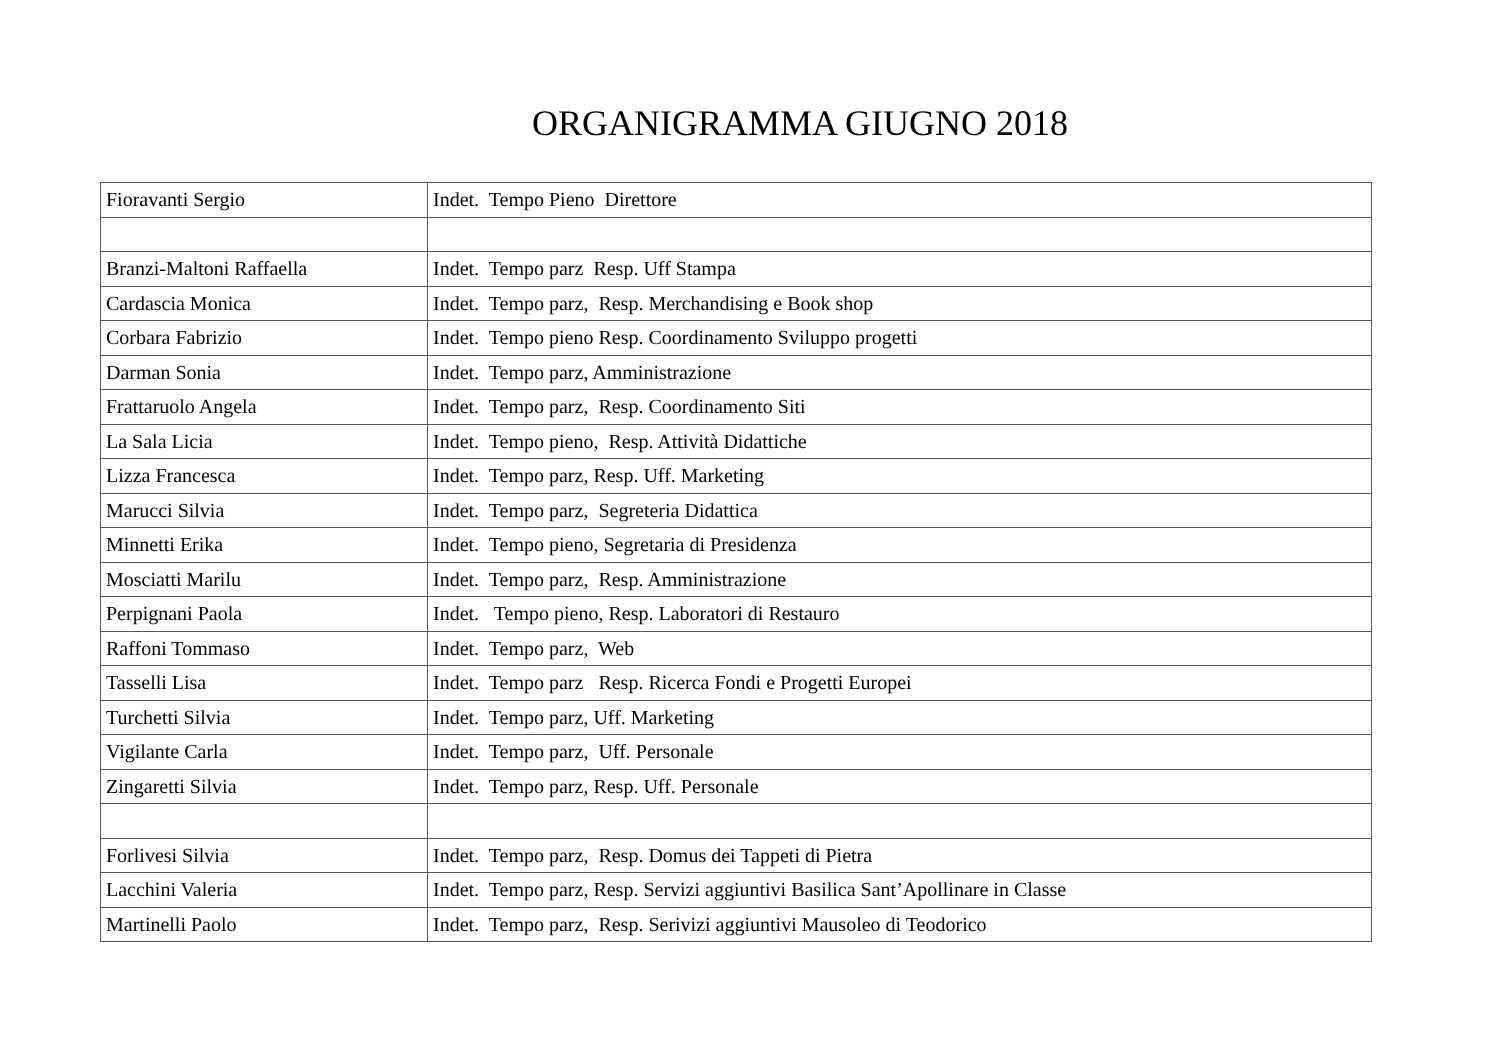ORGANIGRAMMA GIUGNO 2018
| Fioravanti Sergio | Indet. Tempo Pieno Direttore |
| Branzi-Maltoni Raffaella | Indet. Tempo parz Resp. Uff Stampa |
| Cardascia Monica | Indet. Tempo parz, Resp. Merchandising e Book shop |
| Corbara Fabrizio | Indet. Tempo pieno Resp. Coordinamento Sviluppo progetti |
| Darman Sonia | Indet. Tempo parz, Amministrazione |
| Frattaruolo Angela | Indet. Tempo parz, Resp. Coordinamento Siti |
| La Sala Licia | Indet. Tempo pieno, Resp. Attività Didattiche |
| Lizza Francesca | Indet. Tempo parz, Resp. Uff. Marketing |
| Marucci Silvia | Indet. Tempo parz, Segreteria Didattica |
| Minnetti Erika | Indet. Tempo pieno, Segretaria di Presidenza |
| Mosciatti Marilu | Indet. Tempo parz, Resp. Amministrazione |
| Perpignani Paola | Indet. Tempo pieno, Resp. Laboratori di Restauro |
| Raffoni Tommaso | Indet. Tempo parz, Web |
| Tasselli Lisa | Indet. Tempo parz Resp. Ricerca Fondi e Progetti Europei |
| Turchetti Silvia | Indet. Tempo parz, Uff. Marketing |
| Vigilante Carla | Indet. Tempo parz, Uff. Personale |
| Zingaretti Silvia | Indet. Tempo parz, Resp. Uff. Personale |
| Forlivesi Silvia | Indet. Tempo parz, Resp. Domus dei Tappeti di Pietra |
| Lacchini Valeria | Indet. Tempo parz, Resp. Servizi aggiuntivi Basilica Sant’Apollinare in Classe |
| Martinelli Paolo | Indet. Tempo parz, Resp. Serivizi aggiuntivi Mausoleo di Teodorico |